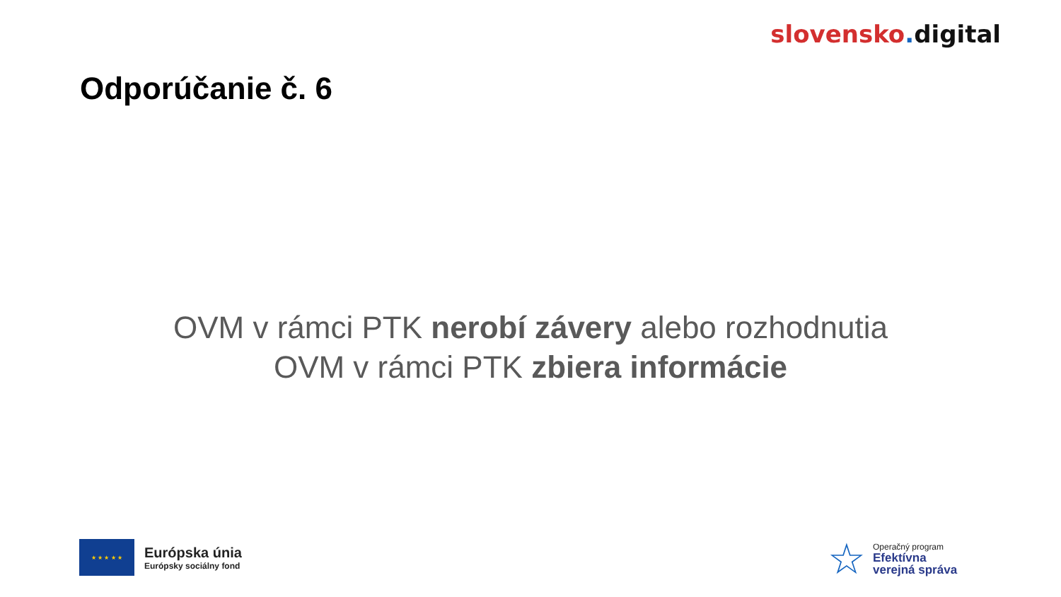slovensko. digital
Odporúčanie č. 6
OVM v rámci PTK nerobí závery alebo rozhodnutia
OVM v rámci PTK zbiera informácie
★ ★ ★ ★ ★
Európska únia
Európsky sociálny fond
☆
Operačný program
Efektívna
verejná správa